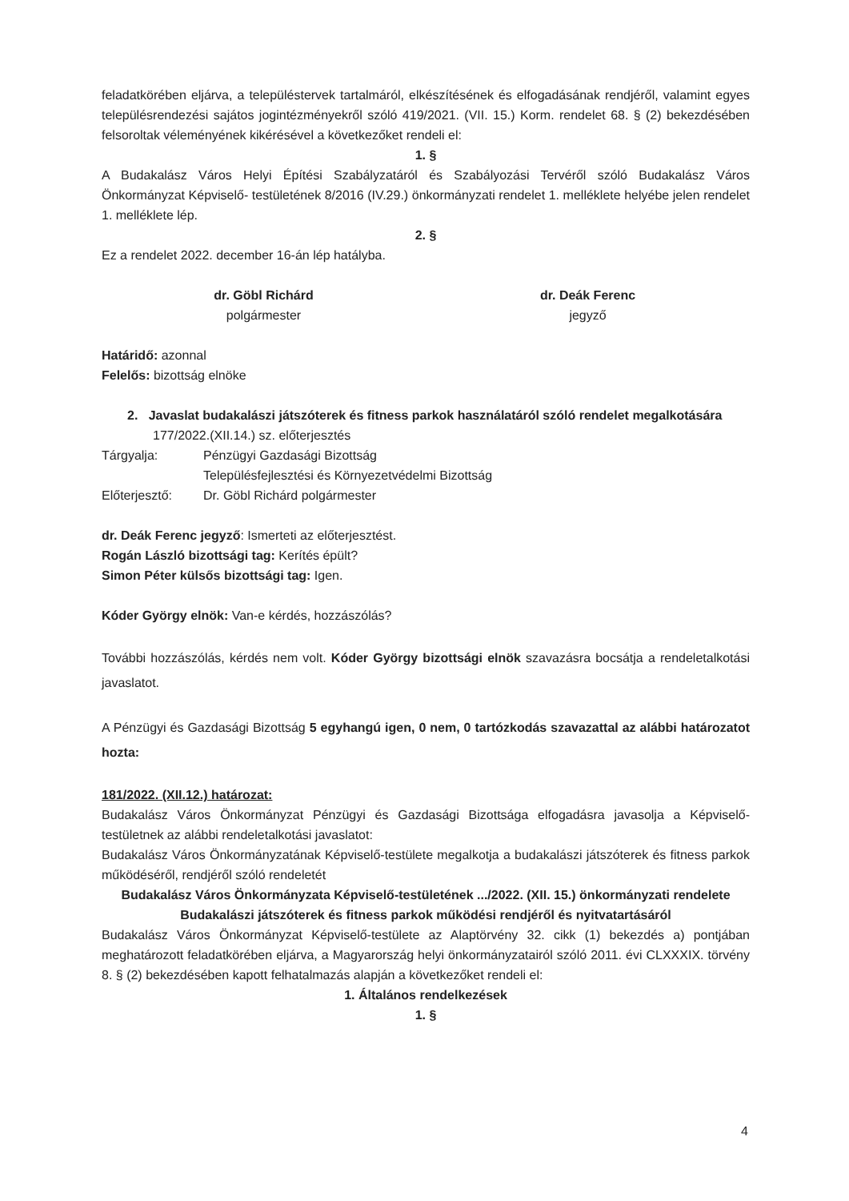feladatkörében eljárva, a településtervek tartalmáról, elkészítésének és elfogadásának rendjéről, valamint egyes településrendezési sajátos jogintézményekről szóló 419/2021. (VII. 15.) Korm. rendelet 68. § (2) bekezdésében felsoroltak véleményének kikérésével a következőket rendeli el:
1. §
A Budakalász Város Helyi Építési Szabályzatáról és Szabályozási Tervéről szóló Budakalász Város Önkormányzat Képviselő- testületének 8/2016 (IV.29.) önkormányzati rendelet 1. melléklete helyébe jelen rendelet 1. melléklete lép.
2. §
Ez a rendelet 2022. december 16-án lép hatályba.
dr. Göbl Richárd
polgármester
dr. Deák Ferenc
jegyző
Határidő: azonnal
Felelős: bizottság elnöke
2. Javaslat budakalászi játszóterek és fitness parkok használatáról szóló rendelet megalkotására
177/2022.(XII.14.) sz. előterjesztés
Tárgyalja: Pénzügyi Gazdasági Bizottság
Településfejlesztési és Környezetvédelmi Bizottság
Előterjesztő: Dr. Göbl Richárd polgármester
dr. Deák Ferenc jegyző: Ismerteti az előterjesztést.
Rogán László bizottsági tag: Kerítés épült?
Simon Péter külsős bizottsági tag: Igen.
Kóder György elnök: Van-e kérdés, hozzászólás?
További hozzászólás, kérdés nem volt. Kóder György bizottsági elnök szavazásra bocsátja a rendeletalkotási javaslatot.
A Pénzügyi és Gazdasági Bizottság 5 egyhangú igen, 0 nem, 0 tartózkodás szavazattal az alábbi határozatot hozta:
181/2022. (XII.12.) határozat:
Budakalász Város Önkormányzat Pénzügyi és Gazdasági Bizottsága elfogadásra javasolja a Képviselő-testületnek az alábbi rendeletalkotási javaslatot:
Budakalász Város Önkormányzatának Képviselő-testülete megalkotja a budakalászi játszóterek és fitness parkok működéséről, rendjéről szóló rendeletét
Budakalász Város Önkormányzata Képviselő-testületének .../2022. (XII. 15.) önkormányzati rendelete
Budakalászi játszóterek és fitness parkok működési rendjéről és nyitvatartásáról
Budakalász Város Önkormányzat Képviselő-testülete az Alaptörvény 32. cikk (1) bekezdés a) pontjában meghatározott feladatkörében eljárva, a Magyarország helyi önkormányzatairól szóló 2011. évi CLXXXIX. törvény 8. § (2) bekezdésében kapott felhatalmazás alapján a következőket rendeli el:
1. Általános rendelkezések
1. §
4